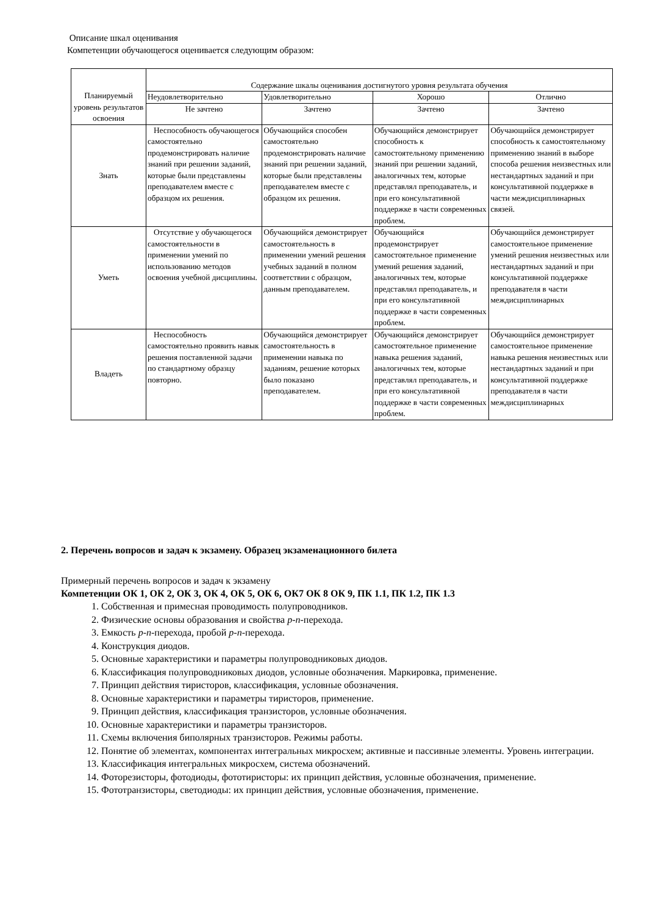Описание шкал оценивания
Компетенции обучающегося оценивается следующим образом:
| Планируемый уровень результатов освоения | Содержание шкалы оценивания достигнутого уровня результата обучения | | | |
| --- | --- | --- | --- | --- |
| | Неудовлетворительно | Удовлетворительно | Хорошо | Отлично |
| | Не зачтено | Зачтено | Зачтено | Зачтено |
| Знать | Неспособность обучающегося самостоятельно продемонстрировать наличие знаний при решении заданий, которые были представлены преподавателем вместе с образцом их решения. | Обучающийся способен самостоятельно продемонстрировать наличие знаний при решении заданий, которые были представлены преподавателем вместе с образцом их решения. | Обучающийся демонстрирует способность к самостоятельному применению знаний при решении заданий, аналогичных тем, которые представлял преподаватель, и при его консультативной поддержке в части современных проблем. | Обучающийся демонстрирует способность к самостоятельному применению знаний в выборе способа решения неизвестных или нестандартных заданий и при консультативной поддержке в части междисциплинарных связей. |
| Уметь | Отсутствие у обучающегося самостоятельности в применении умений по использованию методов освоения учебной дисциплины. | Обучающийся демонстрирует самостоятельность в применении умений решения учебных заданий в полном соответствии с образцом, данным преподавателем. | Обучающийся продемонстрирует самостоятельное применение умений решения заданий, аналогичных тем, которые представлял преподаватель, и при его консультативной поддержке в части современных проблем. | Обучающийся демонстрирует самостоятельное применение умений решения неизвестных или нестандартных заданий и при консультативной поддержке преподавателя в части междисциплинарных |
| Владеть | Неспособность самостоятельно проявить навык решения поставленной задачи по стандартному образцу повторно. | Обучающийся демонстрирует самостоятельность в применении навыка по заданиям, решение которых было показано преподавателем. | Обучающийся демонстрирует самостоятельное применение навыка решения заданий, аналогичных тем, которые представлял преподаватель, и при его консультативной поддержке в части современных проблем. | Обучающийся демонстрирует самостоятельное применение навыка решения неизвестных или нестандартных заданий и при консультативной поддержке преподавателя в части междисциплинарных |
2. Перечень вопросов и задач к экзамену. Образец экзаменационного билета
Примерный перечень вопросов и задач к экзамену
Компетенции ОК 1, ОК 2, ОК 3, ОК 4, ОК 5, ОК 6, ОК7 ОК 8 ОК 9, ПК 1.1, ПК 1.2, ПК 1.3
1. Собственная и примесная проводимость полупроводников.
2. Физические основы образования и свойства p-n-перехода.
3. Емкость p-n-перехода, пробой p-n-перехода.
4. Конструкция диодов.
5. Основные характеристики и параметры полупроводниковых диодов.
6. Классификация полупроводниковых диодов, условные обозначения. Маркировка, применение.
7. Принцип действия тиристоров, классификация, условные обозначения.
8. Основные характеристики и параметры тиристоров, применение.
9. Принцип действия, классификация транзисторов, условные обозначения.
10. Основные характеристики и параметры транзисторов.
11. Схемы включения биполярных транзисторов. Режимы работы.
12. Понятие об элементах, компонентах интегральных микросхем; активные и пассивные элементы. Уровень интеграции.
13. Классификация интегральных микросхем, система обозначений.
14. Фоторезисторы, фотодиоды, фототиристоры: их принцип действия, условные обозначения, применение.
15. Фототранзисторы, светодиоды: их принцип действия, условные обозначения, применение.